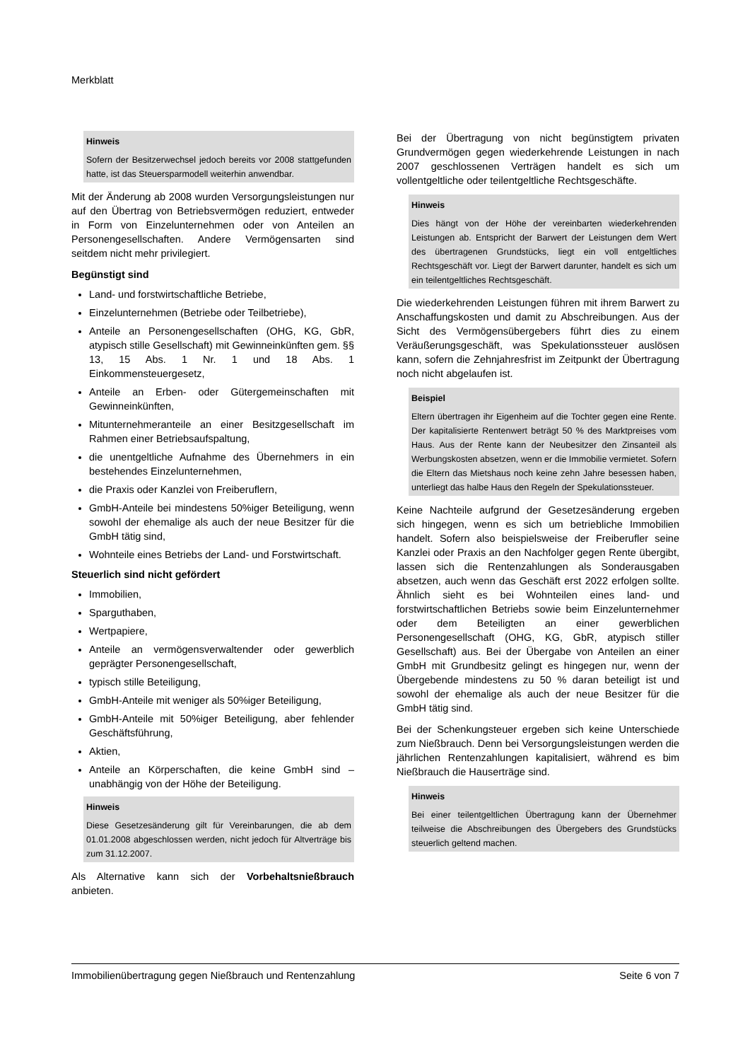Merkblatt
Hinweis
Sofern der Besitzerwechsel jedoch bereits vor 2008 stattgefunden hatte, ist das Steuersparmodell weiterhin anwendbar.
Mit der Änderung ab 2008 wurden Versorgungsleistungen nur auf den Übertrag von Betriebsvermögen reduziert, entweder in Form von Einzelunternehmen oder von Anteilen an Personengesellschaften. Andere Vermögensarten sind seitdem nicht mehr privilegiert.
Begünstigt sind
Land- und forstwirtschaftliche Betriebe,
Einzelunternehmen (Betriebe oder Teilbetriebe),
Anteile an Personengesellschaften (OHG, KG, GbR, atypisch stille Gesellschaft) mit Gewinneinkünften gem. §§ 13, 15 Abs. 1 Nr. 1 und 18 Abs. 1 Einkommensteuergesetz,
Anteile an Erben- oder Gütergemeinschaften mit Gewinneinkünften,
Mitunternehmeranteile an einer Besitzgesellschaft im Rahmen einer Betriebsaufspaltung,
die unentgeltliche Aufnahme des Übernehmers in ein bestehendes Einzelunternehmen,
die Praxis oder Kanzlei von Freiberuflern,
GmbH-Anteile bei mindestens 50%iger Beteiligung, wenn sowohl der ehemalige als auch der neue Besitzer für die GmbH tätig sind,
Wohnteile eines Betriebs der Land- und Forstwirtschaft.
Steuerlich sind nicht gefördert
Immobilien,
Sparguthaben,
Wertpapiere,
Anteile an vermögensverwaltender oder gewerblich geprägter Personengesellschaft,
typisch stille Beteiligung,
GmbH-Anteile mit weniger als 50%iger Beteiligung,
GmbH-Anteile mit 50%iger Beteiligung, aber fehlender Geschäftsführung,
Aktien,
Anteile an Körperschaften, die keine GmbH sind – unabhängig von der Höhe der Beteiligung.
Hinweis
Diese Gesetzesänderung gilt für Vereinbarungen, die ab dem 01.01.2008 abgeschlossen werden, nicht jedoch für Altverträge bis zum 31.12.2007.
Als Alternative kann sich der Vorbehaltsnießbrauch anbieten.
Bei der Übertragung von nicht begünstigtem privaten Grundvermögen gegen wiederkehrende Leistungen in nach 2007 geschlossenen Verträgen handelt es sich um vollentgeltliche oder teilentgeltliche Rechtsgeschäfte.
Hinweis
Dies hängt von der Höhe der vereinbarten wiederkehrenden Leistungen ab. Entspricht der Barwert der Leistungen dem Wert des übertragenen Grundstücks, liegt ein voll entgeltliches Rechtsgeschäft vor. Liegt der Barwert darunter, handelt es sich um ein teilentgeltliches Rechtsgeschäft.
Die wiederkehrenden Leistungen führen mit ihrem Barwert zu Anschaffungskosten und damit zu Abschreibungen. Aus der Sicht des Vermögensübergebers führt dies zu einem Veräußerungsgeschäft, was Spekulationssteuer auslösen kann, sofern die Zehnjahresfrist im Zeitpunkt der Übertragung noch nicht abgelaufen ist.
Beispiel
Eltern übertragen ihr Eigenheim auf die Tochter gegen eine Rente. Der kapitalisierte Rentenwert beträgt 50 % des Marktpreises vom Haus. Aus der Rente kann der Neubesitzer den Zinsanteil als Werbungskosten absetzen, wenn er die Immobilie vermietet. Sofern die Eltern das Mietshaus noch keine zehn Jahre besessen haben, unterliegt das halbe Haus den Regeln der Spekulationssteuer.
Keine Nachteile aufgrund der Gesetzesänderung ergeben sich hingegen, wenn es sich um betriebliche Immobilien handelt. Sofern also beispielsweise der Freiberufler seine Kanzlei oder Praxis an den Nachfolger gegen Rente übergibt, lassen sich die Rentenzahlungen als Sonderausgaben absetzen, auch wenn das Geschäft erst 2022 erfolgen sollte. Ähnlich sieht es bei Wohnteilen eines land- und forstwirtschaftlichen Betriebs sowie beim Einzelunternehmer oder dem Beteiligten an einer gewerblichen Personengesellschaft (OHG, KG, GbR, atypisch stiller Gesellschaft) aus. Bei der Übergabe von Anteilen an einer GmbH mit Grundbesitz gelingt es hingegen nur, wenn der Übergebende mindestens zu 50 % daran beteiligt ist und sowohl der ehemalige als auch der neue Besitzer für die GmbH tätig sind.
Bei der Schenkungsteuer ergeben sich keine Unterschiede zum Nießbrauch. Denn bei Versorgungsleistungen werden die jährlichen Rentenzahlungen kapitalisiert, während es bim Nießbrauch die Hauserträge sind.
Hinweis
Bei einer teilentgeltlichen Übertragung kann der Übernehmer teilweise die Abschreibungen des Übergebers des Grundstücks steuerlich geltend machen.
Immobilienübertragung gegen Nießbrauch und Rentenzahlung Seite 6 von 7